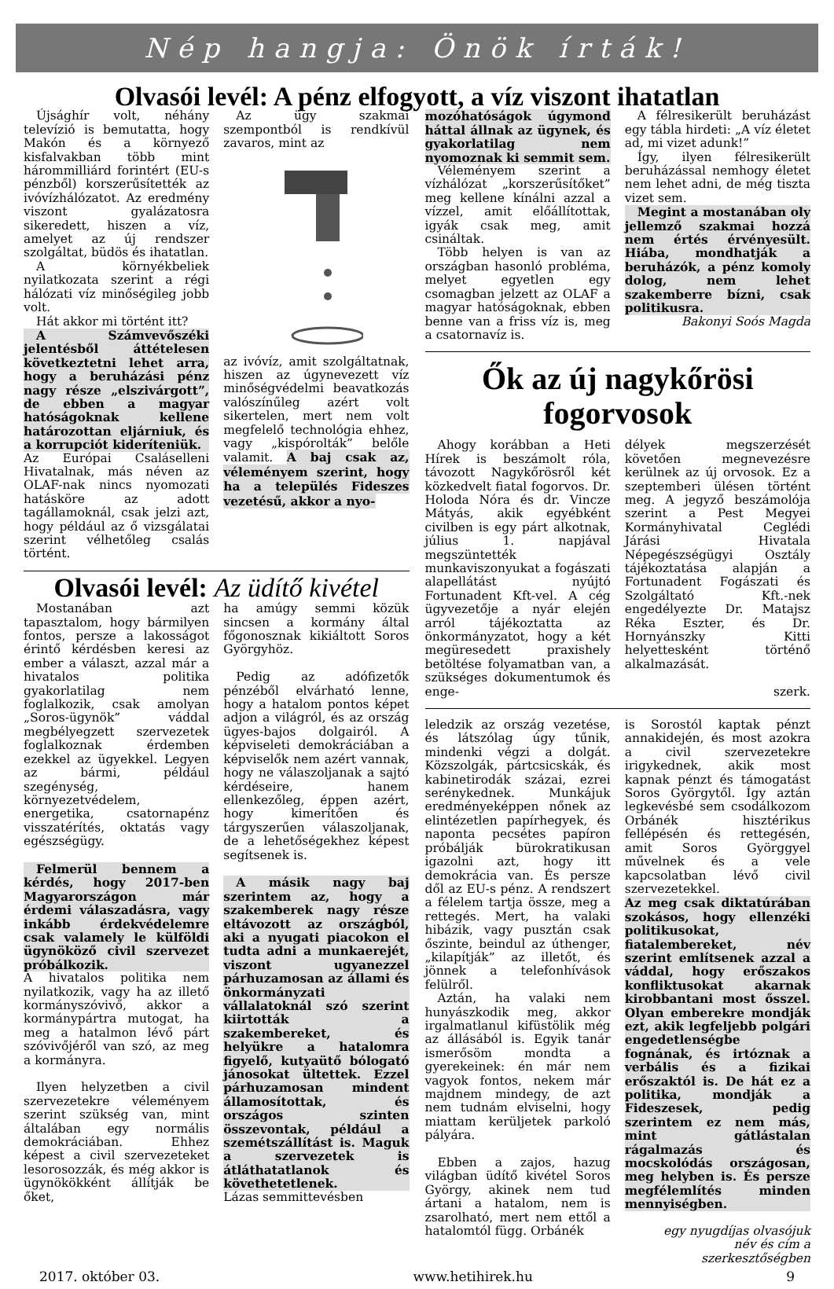Nép hangja: Önök írták!
Olvasói levél: A pénz elfogyott, a víz viszont ihatatlan
Újsághír volt, néhány televízió is bemutatta, hogy Makón és a környező kisfalvakban több mint hárommilliárd forintért (EU-s pénzből) korszerűsítették az ivóvízhálózatot. Az eredmény viszont gyalázatosra sikeredett, hiszen a víz, amelyet az új rendszer szolgáltat, büdös és ihatatlan.
A környékbeliek nyilatkozata szerint a régi hálózati víz minőségileg jobb volt.
Hát akkor mi történt itt?
A Számvevőszéki jelentésből áttételesen következtetni lehet arra, hogy a beruházási pénz nagy része „elszivárgott”, de ebben a magyar hatóságoknak kellene határozottan eljárniuk, és a korrupciót kideríteniük.
Az Európai Csaláselleni Hivatalnak, más néven az OLAF-nak nincs nyomozati hatásköre az adott tagállamoknál, csak jelzi azt, hogy például az ő vizsgálatai szerint vélhetőleg csalás történt.
Az ügy szakmai szempontból is rendkívül zavaros, mint az
az ivóvíz, amit szolgáltatnak, hiszen az úgynevezett víz minőségvédelmi beavatkozás valószínűleg azért volt sikertelen, mert nem volt megfelelő technológia ehhez, vagy „kispórolták” belőle valamit. A baj csak az, véleményem szerint, hogy ha a település Fideszes vezetésű, akkor a nyo-
Olvasói levél: Az üdítő kivétel
Mostanában azt tapasztalom, hogy bármilyen fontos, persze a lakosságot érintő kérdésben keresi az ember a választ, azzal már a hivatalos politika gyakorlatilag nem foglalkozik, csak amolyan „Soros-ügynök” váddal megbélyegzett szervezetek foglalkoznak érdemben ezekkel az ügyekkel. Legyen az bármi, például szegénység, környezetvédelem, energetika, csatornapénz visszatérítés, oktatás vagy egészségügy.
Felmerül bennem a kérdés, hogy 2017-ben Magyarországon már érdemi válaszadásra, vagy inkább érdekvédelemre csak valamely le külföldi ügynököző civil szervezet próbálkozik.
A hivatalos politika nem nyilatkozik, vagy ha az illető kormányszóvivő, akkor a kormánypártra mutogat, ha meg a hatalmon lévő párt szóvivőjéről van szó, az meg a kormányra.
Ilyen helyzetben a civil szervezetekre véleményem szerint szükség van, mint általában egy normális demokráciában. Ehhez képest a civil szervezeteket lesorosozzák, és még akkor is ügynökökként állítják be őket,
ha amúgy semmi közük sincsen a kormány által főgonosznak kikiáltott Soros Györgyhöz.
Pedig az adófizetők pénzéből elvárható lenne, hogy a hatalom pontos képet adjon a világról, és az ország ügyes-bajos dolgairól. A képviseleti demokráciában a képviselők nem azért vannak, hogy ne válaszoljanak a sajtó kérdéseire, hanem ellenkezőleg, éppen azért, hogy kimerítően és tárgyszerűen válaszoljanak, de a lehetőségekhez képest segítsenek is.
A másik nagy baj szerintem az, hogy a szakemberek nagy része eltávozott az országból, aki a nyugati piacokon el tudta adni a munkaerejét, viszont ugyanezzel párhuzamosan az állami és önkormányzati vállalatoknál szó szerint kiirtották a szakembereket, és helyükre a hatalomra figyelő, kutyaütő bólogató jánosokat ültettek. Ezzel párhuzamosan mindent államosítottak, és országos szinten összevontak, például a szemétszállítást is. Maguk a szervezetek is átláthatatlanok és követhetetlenek.
Lázas semmittevésben
mozóhatóságok úgymond háttal állnak az ügynek, és gyakorlatilag nem nyomoznak ki semmit sem.
Véleményem szerint a vízhálózat „korszerűsítőket” meg kellene kínálni azzal a vízzel, amit előállítottak, igyák csak meg, amit csináltak.
Több helyen is van az országban hasonló probléma, melyet egyetlen egy csomagban jelzett az OLAF a magyar hatóságoknak, ebben benne van a friss víz is, meg a csatornavíz is.
A félresikerült beruházást egy tábla hirdeti: „A víz életet ad, mi vizet adunk!”
Így, ilyen félresikerült beruházással nemhogy életet nem lehet adni, de még tiszta vizet sem.
Megint a mostanában oly jellemző szakmai hozzá nem értés érvényesült. Hiába, mondhatják a beruházók, a pénz komoly dolog, nem lehet szakemberre bízni, csak politikusra.
Bakonyi Soós Magda
Ők az új nagykőrösi fogorvosok
Ahogy korábban a Heti Hírek is beszámolt róla, távozott Nagykőrösről két közkedvelt fiatal fogorvos. Dr. Holoda Nóra és dr. Vincze Mátyás, akik egyébként civilben is egy párt alkotnak, július 1. napjával megszüntették munkaviszonyukat a fogászati alapellátást nyújtó Fortunadent Kft-vel. A cég ügyvezetője a nyár elején arról tájékoztatta az önkormányzatot, hogy a két megüresedett praxishely betöltése folyamatban van, a szükséges dokumentumok és enge-
délyek megszerzését követően megnevezésre kerülnek az új orvosok. Ez a szeptemberi ülésen történt meg. A jegyző beszámolója szerint a Pest Megyei Kormányhivatal Ceglédi Járási Hivatala Népegészségügyi Osztály tájékoztatása alapján a Fortunadent Fogászati és Szolgáltató Kft.-nek engedélyezte Dr. Matajsz Réka Eszter, és Dr. Hornyánszky Kitti helyettesként történő alkalmazását.
szerk.
leledzik az ország vezetése, és látszólag úgy tűnik, mindenki végzi a dolgát. Közszolgák, pártcsicskák, és kabinetirodák százai, ezrei serénykednek. Munkájuk eredményeképpen nőnek az elintézetlen papírhegyek, és naponta pecsétes papíron próbálják bürokratikusan igazolni azt, hogy itt demokrácia van. És persze dől az EU-s pénz. A rendszert a félelem tartja össze, meg a rettegés. Mert, ha valaki hibázik, vagy pusztán csak őszinte, beindul az úthenger, „kilapítják” az illetőt, és jönnek a telefonhívások felülről.
Aztán, ha valaki nem hunyászkodik meg, akkor irgalmatlanul kifüstölik még az állásából is. Egyik tanár ismerősöm mondta a gyerekeinek: én már nem vagyok fontos, nekem már majdnem mindegy, de azt nem tudnám elviselni, hogy miattam kerüljetek parkoló pályára.
Ebben a zajos, hazug világban üdítő kivétel Soros György, akinek nem tud ártani a hatalom, nem is zsarolható, mert nem ettől a hatalomtól függ. Orbánék
is Sorostól kaptak pénzt annakidején, és most azokra a civil szervezetekre irigykednek, akik most kapnak pénzt és támogatást Soros Györgytől. Így aztán legkevésbé sem csodálkozom Orbánék hisztérikus fellépésén és rettegésén, amit Soros Györggyel művelnek és a vele kapcsolatban lévő civil szervezetekkel.
Az meg csak diktatúrában szokásos, hogy ellenzéki politikusokat, fiatalembereket, név szerint említsenek azzal a váddal, hogy erőszakos konfliktusokat akarnak kirobbantani most ősszel. Olyan emberekre mondják ezt, akik legfeljebb polgári engedetlenségbe fognának, és irtóznak a verbális és a fizikai erőszaktól is. De hát ez a politika, mondják a Fideszesek, pedig szerintem ez nem más, mint gátlástalan rágalmazás és mocskolódás országosan, meg helyben is. És persze megfélemlítés minden mennyiségben.
egy nyugdíjas olvasójuk
név és cím a szerkesztőségben
2017. október 03. www.hetihirek.hu 9